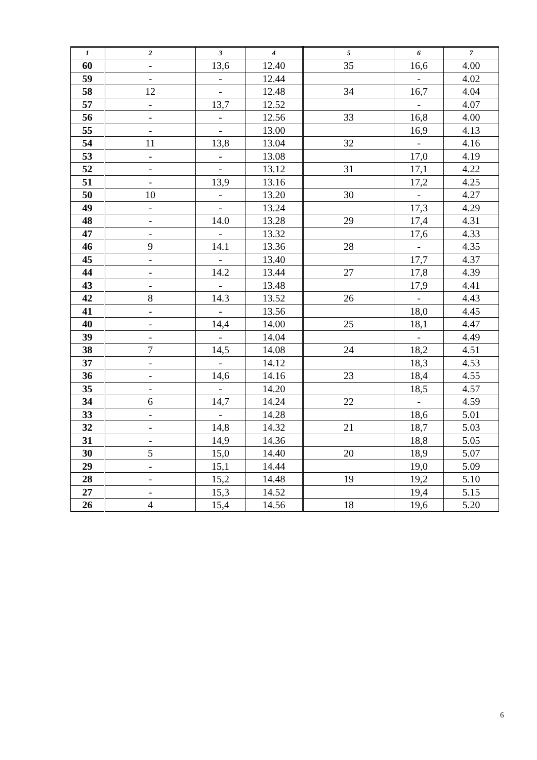| 1 | 2 | 3 | 4 | 5 | 6 | 7 |
| --- | --- | --- | --- | --- | --- | --- |
| 60 | - | 13,6 | 12.40 | 35 | 16,6 | 4.00 |
| 59 | - | - | 12.44 | | - | 4.02 |
| 58 | 12 | - | 12.48 | 34 | 16,7 | 4.04 |
| 57 | - | 13,7 | 12.52 | | - | 4.07 |
| 56 | - | - | 12.56 | 33 | 16,8 | 4.00 |
| 55 | - | - | 13.00 | | 16,9 | 4.13 |
| 54 | 11 | 13,8 | 13.04 | 32 | - | 4.16 |
| 53 | - | - | 13.08 | | 17,0 | 4.19 |
| 52 | - | - | 13.12 | 31 | 17,1 | 4.22 |
| 51 | - | 13,9 | 13.16 | | 17,2 | 4.25 |
| 50 | 10 | - | 13.20 | 30 | - | 4.27 |
| 49 | - | - | 13.24 | | 17,3 | 4.29 |
| 48 | - | 14.0 | 13.28 | 29 | 17,4 | 4.31 |
| 47 | - | - | 13.32 | | 17,6 | 4.33 |
| 46 | 9 | 14.1 | 13.36 | 28 | - | 4.35 |
| 45 | - | - | 13.40 | | 17,7 | 4.37 |
| 44 | - | 14.2 | 13.44 | 27 | 17,8 | 4.39 |
| 43 | - | - | 13.48 | | 17,9 | 4.41 |
| 42 | 8 | 14.3 | 13.52 | 26 | - | 4.43 |
| 41 | - | - | 13.56 | | 18,0 | 4.45 |
| 40 | - | 14,4 | 14.00 | 25 | 18,1 | 4.47 |
| 39 | - | - | 14.04 | | - | 4.49 |
| 38 | 7 | 14,5 | 14.08 | 24 | 18,2 | 4.51 |
| 37 | - | - | 14.12 | | 18,3 | 4.53 |
| 36 | - | 14,6 | 14.16 | 23 | 18,4 | 4.55 |
| 35 | - | - | 14.20 | | 18,5 | 4.57 |
| 34 | 6 | 14,7 | 14.24 | 22 | - | 4.59 |
| 33 | - | - | 14.28 | | 18,6 | 5.01 |
| 32 | - | 14,8 | 14.32 | 21 | 18,7 | 5.03 |
| 31 | - | 14,9 | 14.36 | | 18,8 | 5.05 |
| 30 | 5 | 15,0 | 14.40 | 20 | 18,9 | 5.07 |
| 29 | - | 15,1 | 14.44 | | 19,0 | 5.09 |
| 28 | - | 15,2 | 14.48 | 19 | 19,2 | 5.10 |
| 27 | - | 15,3 | 14.52 | | 19,4 | 5.15 |
| 26 | 4 | 15,4 | 14.56 | 18 | 19,6 | 5.20 |
6